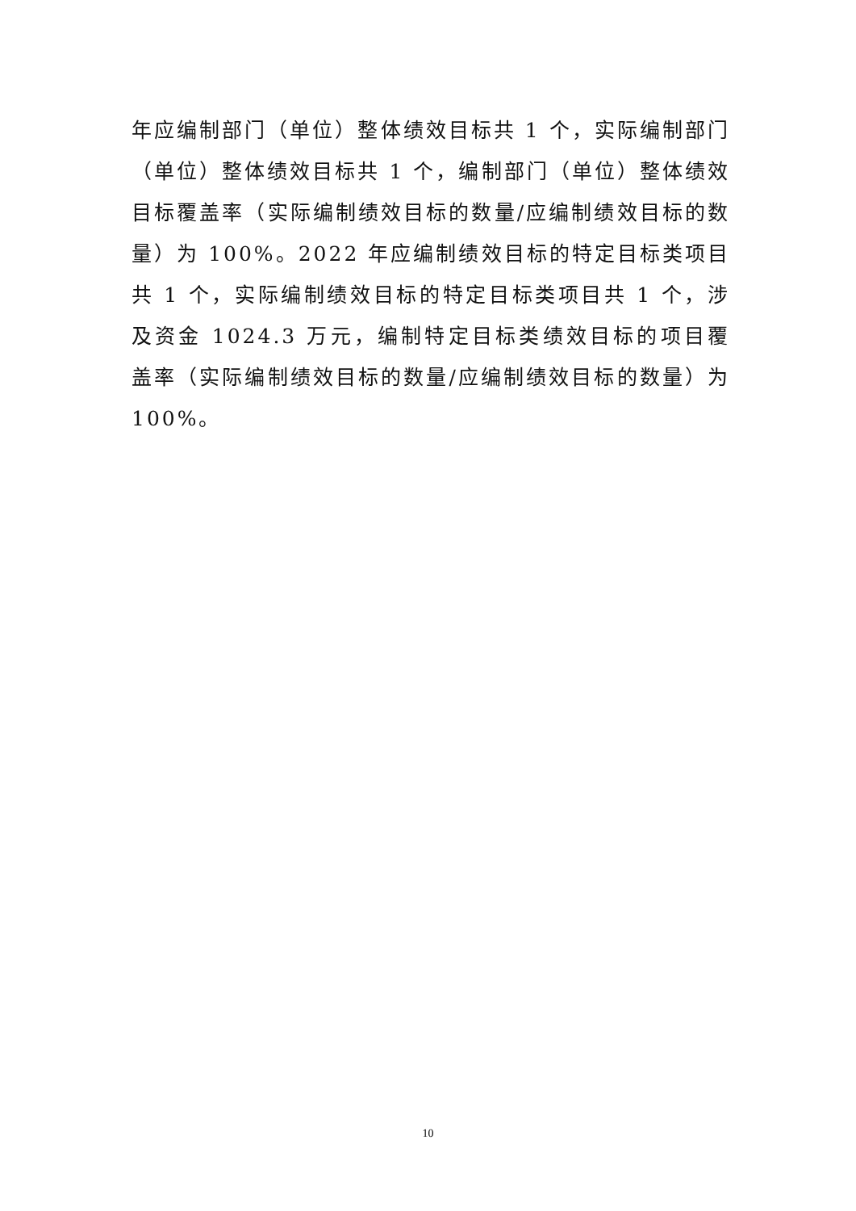年应编制部门（单位）整体绩效目标共 1 个，实际编制部门（单位）整体绩效目标共 1 个，编制部门（单位）整体绩效目标覆盖率（实际编制绩效目标的数量/应编制绩效目标的数量）为 100%。2022 年应编制绩效目标的特定目标类项目共 1 个，实际编制绩效目标的特定目标类项目共 1 个，涉及资金 1024.3 万元，编制特定目标类绩效目标的项目覆盖率（实际编制绩效目标的数量/应编制绩效目标的数量）为 100%。
10